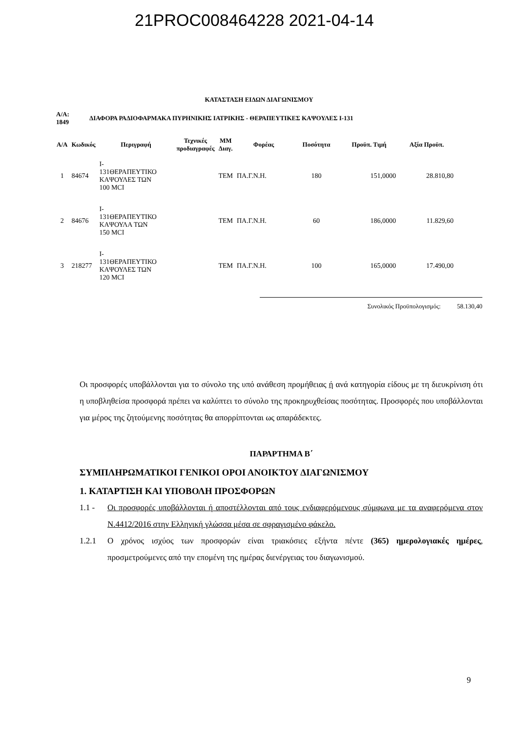21PROC008464228 2021-04-14
ΚΑΤΑΣΤΑΣΗ ΕΙΔΩΝ ΔΙΑΓΩΝΙΣΜΟΥ
Α/Α:
1849
ΔΙΑΦΟΡΑ ΡΑΔΙΟΦΑΡΜΑΚΑ ΠΥΡΗΝΙΚΗΣ ΙΑΤΡΙΚΗΣ - ΘΕΡΑΠΕΥΤΙΚΕΣ ΚΑΨΟΥΛΕΣ Ι-131
| Α/Α | Κωδικός | Περιγραφή | Τεχνικές προδιαγραφές | ΜΜ Διαγ. | Φορέας | Ποσότητα | Προϋπ. Τιμή | Αξία Προϋπ. |
| --- | --- | --- | --- | --- | --- | --- | --- | --- |
| 1 | 84674 | Ι- 131ΘΕΡΑΠΕΥΤΙΚΟ ΚΑΨΟΥΛΕΣ ΤΩΝ 100 MCI | | ΤΕΜ | ΠΑ.Γ.Ν.Η. | 180 | 151,0000 | 28.810,80 |
| 2 | 84676 | Ι- 131ΘΕΡΑΠΕΥΤΙΚΟ ΚΑΨΟΥΛΑ ΤΩΝ 150 MCI | | ΤΕΜ | ΠΑ.Γ.Ν.Η. | 60 | 186,0000 | 11.829,60 |
| 3 | 218277 | Ι- 131ΘΕΡΑΠΕΥΤΙΚΟ ΚΑΨΟΥΛΕΣ ΤΩΝ 120 MCI | | ΤΕΜ | ΠΑ.Γ.Ν.Η. | 100 | 165,0000 | 17.490,00 |
Συνολικός Προϋπολογισμός: 58.130,40
Οι προσφορές υποβάλλονται για το σύνολο της υπό ανάθεση προμήθειας ή ανά κατηγορία είδους με τη διευκρίνιση ότι η υποβληθείσα προσφορά πρέπει να καλύπτει το σύνολο της προκηρυχθείσας ποσότητας. Προσφορές που υποβάλλονται για μέρος της ζητούμενης ποσότητας θα απορρίπτονται ως απαράδεκτες.
ΠΑΡΑΡΤΗΜΑ Β΄
ΣΥΜΠΛΗΡΩΜΑΤΙΚΟΙ ΓΕΝΙΚΟΙ ΟΡΟΙ ΑΝΟΙΚΤΟΥ ΔΙΑΓΩΝΙΣΜΟΥ
1. ΚΑΤΑΡΤΙΣΗ ΚΑΙ ΥΠΟΒΟΛΗ ΠΡΟΣΦΟΡΩΝ
1.1 - Οι προσφορές υποβάλλονται ή αποστέλλονται από τους ενδιαφερόμενους σύμφωνα με τα αναφερόμενα στον Ν.4412/2016 στην Ελληνική γλώσσα μέσα σε σφραγισμένο φάκελο.
1.2.1 Ο χρόνος ισχύος των προσφορών είναι τριακόσιες εξήντα πέντε (365) ημερολογιακές ημέρες, προσμετρούμενες από την επομένη της ημέρας διενέργειας του διαγωνισμού.
9